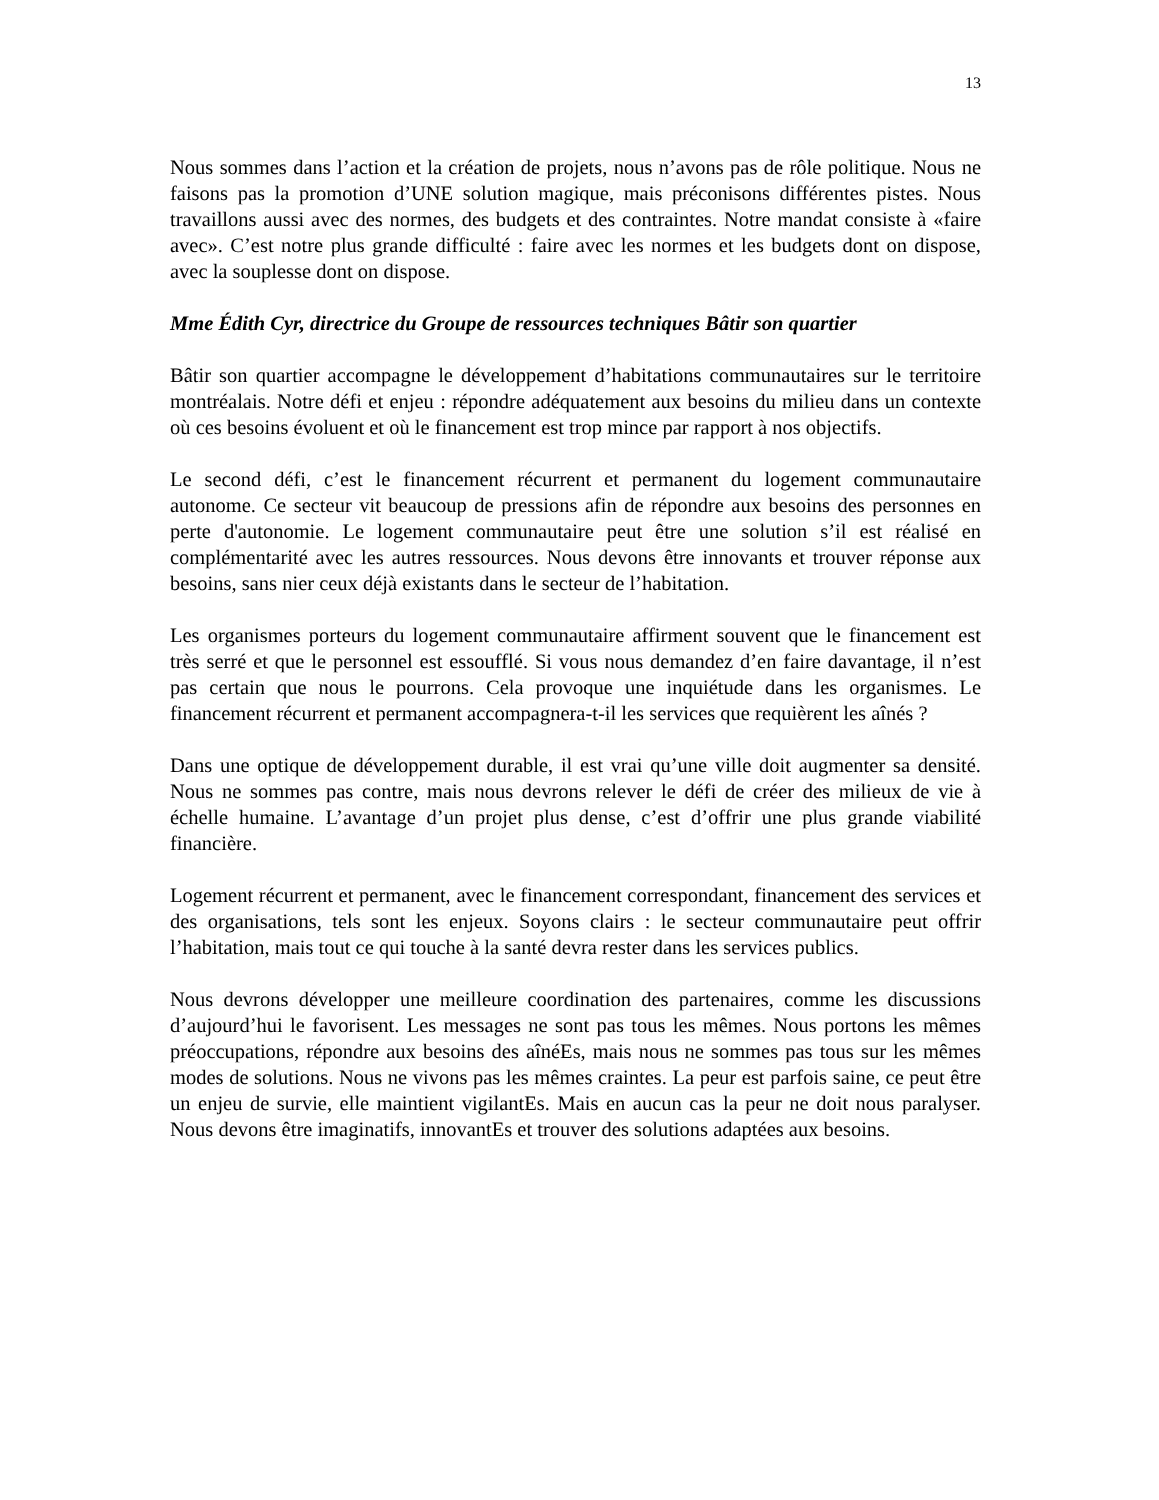13
Nous sommes dans l’action et la création de projets, nous n’avons pas de rôle politique. Nous ne faisons pas la promotion d’UNE solution magique, mais préconisons différentes pistes. Nous travaillons aussi avec des normes, des budgets et des contraintes. Notre mandat consiste à «faire avec». C’est notre plus grande difficulté : faire avec les normes et les budgets dont on dispose, avec la souplesse dont on dispose.
Mme Édith Cyr, directrice du Groupe de ressources techniques Bâtir son quartier
Bâtir son quartier accompagne le développement d’habitations communautaires sur le territoire montréalais. Notre défi et enjeu : répondre adéquatement aux besoins du milieu dans un contexte où ces besoins évoluent et où le financement est trop mince par rapport à nos objectifs.
Le second défi, c’est le financement récurrent et permanent du logement communautaire autonome. Ce secteur vit beaucoup de pressions afin de répondre aux besoins des personnes en perte d'autonomie. Le logement communautaire peut être une solution s’il est réalisé en complémentarité avec les autres ressources. Nous devons être innovants et trouver réponse aux besoins, sans nier ceux déjà existants dans le secteur de l’habitation.
Les organismes porteurs du logement communautaire affirment souvent que le financement est très serré et que le personnel est essoufflé. Si vous nous demandez d’en faire davantage, il n’est pas certain que nous le pourrons. Cela provoque une inquiétude dans les organismes. Le financement récurrent et permanent accompagnera-t-il les services que requièrent les aînés ?
Dans une optique de développement durable, il est vrai qu’une ville doit augmenter sa densité. Nous ne sommes pas contre, mais nous devrons relever le défi de créer des milieux de vie à échelle humaine. L’avantage d’un projet plus dense, c’est d’offrir une plus grande viabilité financière.
Logement récurrent et permanent, avec le financement correspondant, financement des services et des organisations, tels sont les enjeux. Soyons clairs : le secteur communautaire peut offrir l’habitation, mais tout ce qui touche à la santé devra rester dans les services publics.
Nous devrons développer une meilleure coordination des partenaires, comme les discussions d’aujourd’hui le favorisent. Les messages ne sont pas tous les mêmes. Nous portons les mêmes préoccupations, répondre aux besoins des aînéEs, mais nous ne sommes pas tous sur les mêmes modes de solutions. Nous ne vivons pas les mêmes craintes. La peur est parfois saine, ce peut être un enjeu de survie, elle maintient vigilantEs. Mais en aucun cas la peur ne doit nous paralyser. Nous devons être imaginatifs, innovantEs et trouver des solutions adaptées aux besoins.